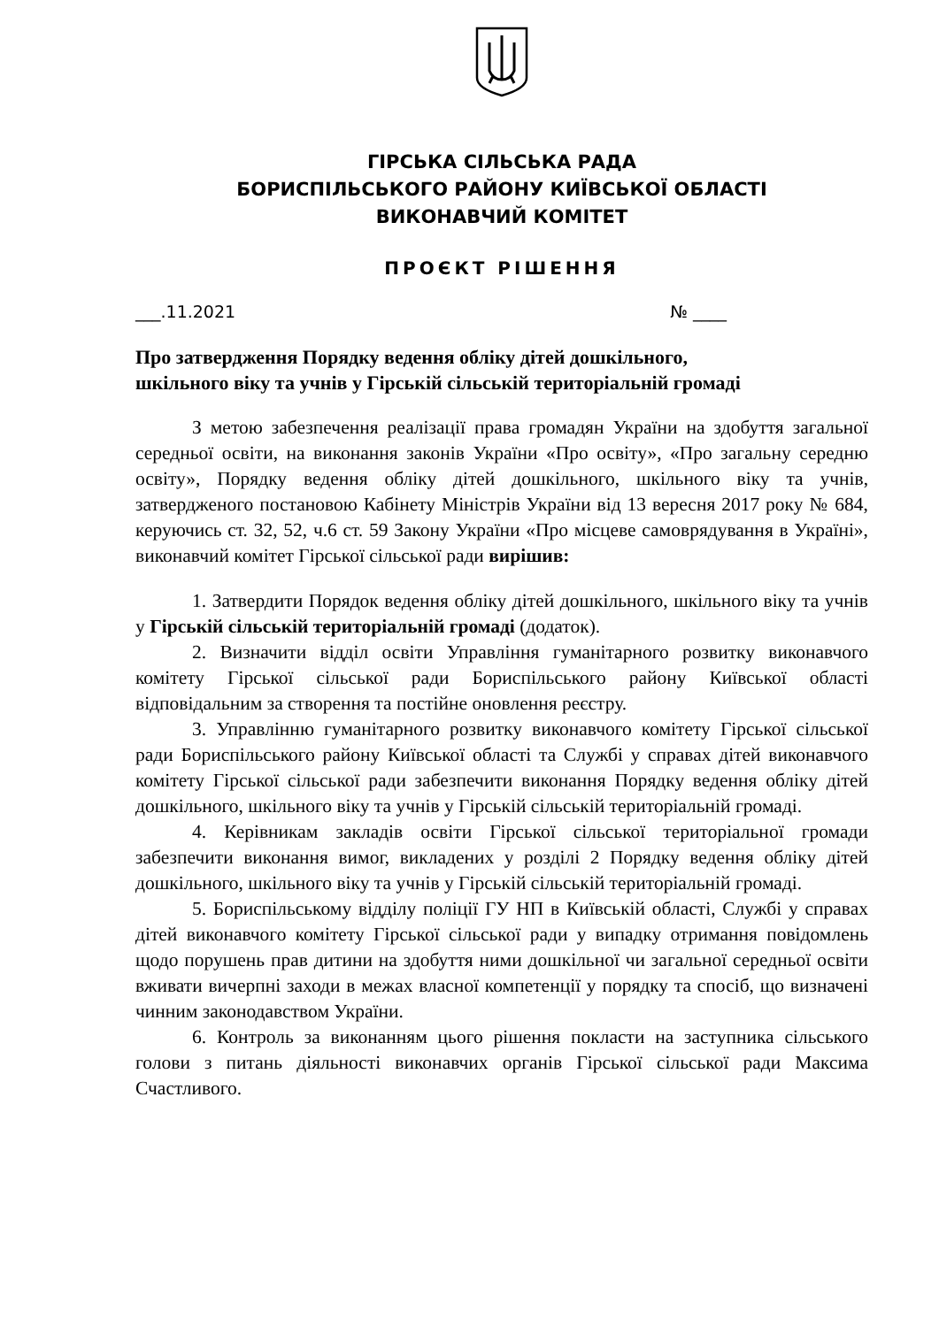ГІРСЬКА СІЛЬСЬКА РАДА
БОРИСПІЛЬСЬКОГО РАЙОНУ КИЇВСЬКОЇ ОБЛАСТІ
ВИКОНАВЧИЙ КОМІТЕТ
ПРОЄКТ РІШЕННЯ
___.11.2021 № ____
Про затвердження Порядку ведення обліку дітей дошкільного,
шкільного віку та учнів у Гірській сільській територіальній громаді
З метою забезпечення реалізації права громадян України на здобуття загальної середньої освіти, на виконання законів України «Про освіту», «Про загальну середню освіту», Порядку ведення обліку дітей дошкільного, шкільного віку та учнів, затвердженого постановою Кабінету Міністрів України від 13 вересня 2017 року № 684, керуючись ст. 32, 52, ч.6 ст. 59 Закону України «Про місцеве самоврядування в Україні», виконавчий комітет Гірської сільської ради вирішив:
1. Затвердити Порядок ведення обліку дітей дошкільного, шкільного віку та учнів у Гірській сільській територіальній громаді (додаток).
2. Визначити відділ освіти Управління гуманітарного розвитку виконавчого комітету Гірської сільської ради Бориспільського району Київської області відповідальним за створення та постійне оновлення реєстру.
3. Управлінню гуманітарного розвитку виконавчого комітету Гірської сільської ради Бориспільського району Київської області та Службі у справах дітей виконавчого комітету Гірської сільської ради забезпечити виконання Порядку ведення обліку дітей дошкільного, шкільного віку та учнів у Гірській сільській територіальній громаді.
4. Керівникам закладів освіти Гірської сільської територіальної громади забезпечити виконання вимог, викладених у розділі 2 Порядку ведення обліку дітей дошкільного, шкільного віку та учнів у Гірській сільській територіальній громаді.
5. Бориспільському відділу поліції ГУ НП в Київській області, Службі у справах дітей виконавчого комітету Гірської сільської ради у випадку отримання повідомлень щодо порушень прав дитини на здобуття ними дошкільної чи загальної середньої освіти вживати вичерпні заходи в межах власної компетенції у порядку та спосіб, що визначені чинним законодавством України.
6. Контроль за виконанням цього рішення покласти на заступника сільського голови з питань діяльності виконавчих органів Гірської сільської ради Максима Счастливого.